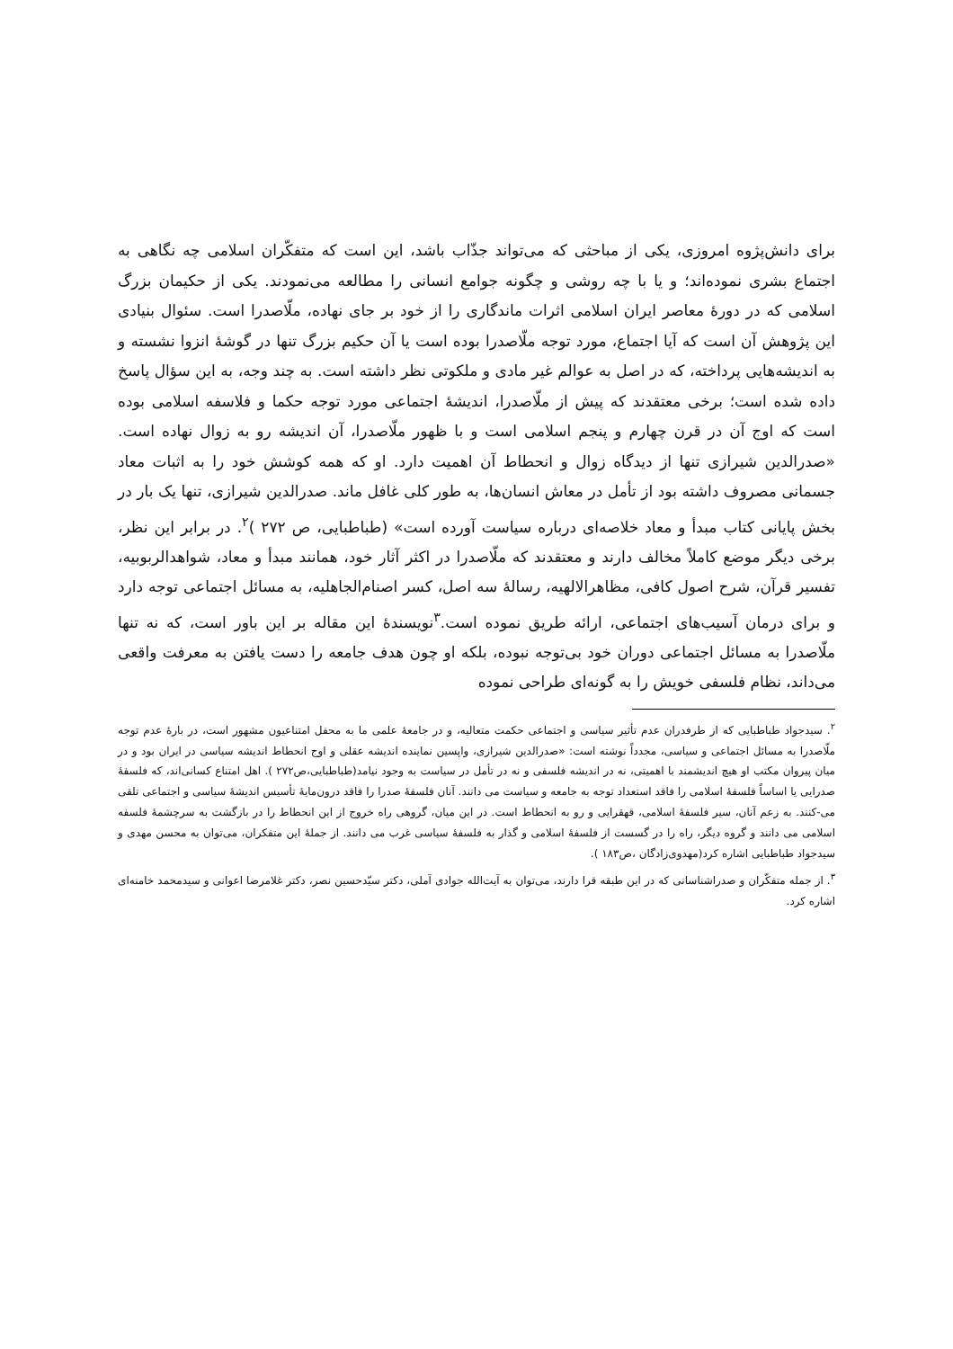برای دانش‌پژوه امروزی، یکی از مباحثی که می‌تواند جذّاب باشد، این است که متفکّران اسلامی چه نگاهی به اجتماع بشری نموده‌اند؛ و یا با چه روشی و چگونه جوامع انسانی را مطالعه می‌نمودند. یکی از حکیمان بزرگ اسلامی که در دورهٔ معاصر ایران اسلامی اثرات ماندگاری را از خود بر جای نهاده، ملّاصدرا است. سئوال بنیادی این پژوهش آن است که آیا اجتماع، مورد توجه ملّاصدرا بوده است یا آن حکیم بزرگ تنها در گوشهٔ انزوا نشسته و به اندیشه‌هایی پرداخته، که در اصل به عوالم غیر مادی و ملکوتی نظر داشته است. به چند وجه، به این سؤال پاسخ داده شده است؛ برخی معتقدند که پیش از ملّاصدرا، اندیشهٔ اجتماعی مورد توجه حکما و فلاسفه اسلامی بوده است که اوج آن در قرن چهارم و پنجم اسلامی است و با ظهور ملّاصدرا، آن اندیشه رو به زوال نهاده است. «صدرالدین شیرازی تنها از دیدگاه زوال و انحطاط آن اهمیت دارد. او که همه کوشش خود را به اثبات معاد جسمانی مصروف داشته بود از تأمل در معاش انسان‌ها، به طور کلی غافل ماند. صدرالدین شیرازی، تنها یک بار در بخش پایانی کتاب مبدأ و معاد خلاصه‌ای درباره سیاست آورده است» (طباطبایی، ص ۲۷۲ )<sup>۲</sup>. در برابر این نظر، برخی دیگر موضع کاملاً مخالف دارند و معتقدند که ملّاصدرا در اکثر آثار خود، همانند مبدأ و معاد، شواهدالربوبیه، تفسیر قرآن، شرح اصول کافی، مظاهرالالهیه، رسالهٔ سه اصل، کسر اصنام‌الجاهلیه، به مسائل اجتماعی توجه دارد و برای درمان آسیب‌های اجتماعی، ارائه طریق نموده است.<sup>۳</sup>نویسندهٔ این مقاله بر این باور است، که نه تنها ملّاصدرا به مسائل اجتماعی دوران خود بی‌توجه نبوده، بلکه او چون هدف جامعه را دست یافتن به معرفت واقعی می‌داند، نظام فلسفی خویش را به گونه‌ای طراحی نموده
<sup>۲</sup>. سیدجواد طباطبایی که از طرفدران عدم تأثیر سیاسی و اجتماعی حکمت متعالیه، و در جامعهٔ علمی ما به محفل امتناعیون مشهور است، در بارهٔ عدم توجه ملّاصدرا به مسائل اجتماعی و سیاسی، مجدداً نوشته است: «صدرالدین شیرازی، واپسین نماینده اندیشه عقلی و اوج انحطاط اندیشه سیاسی در ایران بود و در میان پیروان مکتب او هیچ اندیشمند با اهمیتی، نه در اندیشه فلسفی و نه در تأمل در سیاست به وجود نیامد(طباطبایی،ص۲۷۲ ). اهل امتناع کسانی‌اند، که فلسفهٔ صدرایی یا اساساً فلسفهٔ اسلامی را فاقد استعداد توجه به جامعه و سیاست می دانند. آنان فلسفهٔ صدرا را فاقد درون‌مایهٔ تأسیس اندیشهٔ سیاسی و اجتماعی تلقی می-کنند. به زعم آنان، سیر فلسفهٔ اسلامی، قهقرایی و رو به انحطاط است. در این میان، گروهی راه خروج از این انحطاط را در بازگشت به سرچشمهٔ فلسفه اسلامی می دانند و گروه دیگر، راه را در گسست از فلسفهٔ اسلامی و گذار به فلسفهٔ سیاسی غرب می دانند. از جملهٔ این متفکران، می‌توان به محسن مهدی و سیدجواد طباطبایی اشاره کرد(مهدوی‌زادگان ،ص۱۸۳ ).
<sup>۳</sup>. از جمله متفکّران و صدراشناسانی که در این طبقه قرا دارند، می‌توان به آیت‌الله جوادی آملی، دکتر سیّدحسین نصر، دکتر غلامرضا اعوانی و سیدمحمد خامنه‌ای اشاره کرد.